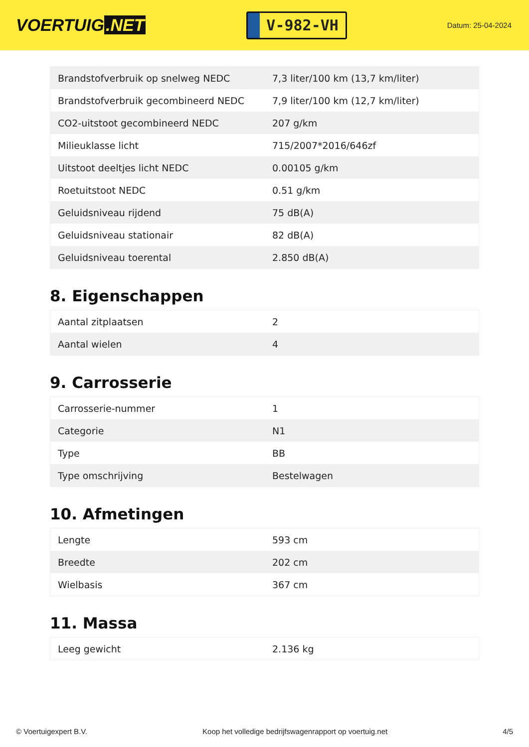VOERTUIG.NET
V-982-VH
Datum: 25-04-2024
| Brandstofverbruik op snelweg NEDC | 7,3 liter/100 km (13,7 km/liter) |
| Brandstofverbruik gecombineerd NEDC | 7,9 liter/100 km (12,7 km/liter) |
| CO2-uitstoot gecombineerd NEDC | 207 g/km |
| Milieuklasse licht | 715/2007*2016/646zf |
| Uitstoot deeltjes licht NEDC | 0.00105 g/km |
| Roetuitstoot NEDC | 0.51 g/km |
| Geluidsniveau rijdend | 75 dB(A) |
| Geluidsniveau stationair | 82 dB(A) |
| Geluidsniveau toerental | 2.850 dB(A) |
8. Eigenschappen
| Aantal zitplaatsen | 2 |
| Aantal wielen | 4 |
9. Carrosserie
| Carrosserie-nummer | 1 |
| Categorie | N1 |
| Type | BB |
| Type omschrijving | Bestelwagen |
10. Afmetingen
| Lengte | 593 cm |
| Breedte | 202 cm |
| Wielbasis | 367 cm |
11. Massa
| Leeg gewicht | 2.136 kg |
© Voertuigexpert B.V. Koop het volledige bedrijfswagenrapport op voertuig.net 4/5